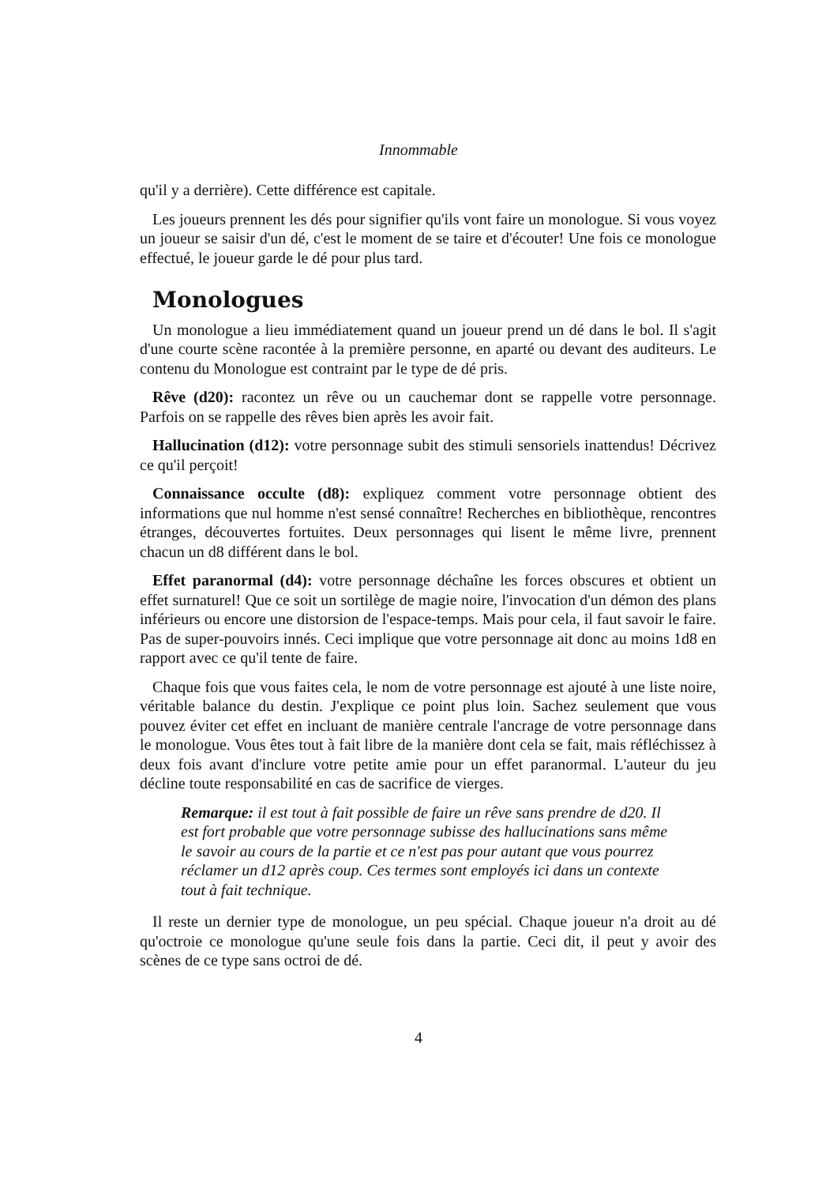Innommable
qu'il y a derrière). Cette différence est capitale.
Les joueurs prennent les dés pour signifier qu'ils vont faire un monologue. Si vous voyez un joueur se saisir d'un dé, c'est le moment de se taire et d'écouter! Une fois ce monologue effectué, le joueur garde le dé pour plus tard.
Monologues
Un monologue a lieu immédiatement quand un joueur prend un dé dans le bol. Il s'agit d'une courte scène racontée à la première personne, en aparté ou devant des auditeurs. Le contenu du Monologue est contraint par le type de dé pris.
Rêve (d20): racontez un rêve ou un cauchemar dont se rappelle votre personnage. Parfois on se rappelle des rêves bien après les avoir fait.
Hallucination (d12): votre personnage subit des stimuli sensoriels inattendus! Décrivez ce qu'il perçoit!
Connaissance occulte (d8): expliquez comment votre personnage obtient des informations que nul homme n'est sensé connaître! Recherches en bibliothèque, rencontres étranges, découvertes fortuites. Deux personnages qui lisent le même livre, prennent chacun un d8 différent dans le bol.
Effet paranormal (d4): votre personnage déchaîne les forces obscures et obtient un effet surnaturel! Que ce soit un sortilège de magie noire, l'invocation d'un démon des plans inférieurs ou encore une distorsion de l'espace-temps. Mais pour cela, il faut savoir le faire. Pas de super-pouvoirs innés. Ceci implique que votre personnage ait donc au moins 1d8 en rapport avec ce qu'il tente de faire.
Chaque fois que vous faites cela, le nom de votre personnage est ajouté à une liste noire, véritable balance du destin. J'explique ce point plus loin. Sachez seulement que vous pouvez éviter cet effet en incluant de manière centrale l'ancrage de votre personnage dans le monologue. Vous êtes tout à fait libre de la manière dont cela se fait, mais réfléchissez à deux fois avant d'inclure votre petite amie pour un effet paranormal. L'auteur du jeu décline toute responsabilité en cas de sacrifice de vierges.
Remarque: il est tout à fait possible de faire un rêve sans prendre de d20. Il est fort probable que votre personnage subisse des hallucinations sans même le savoir au cours de la partie et ce n'est pas pour autant que vous pourrez réclamer un d12 après coup. Ces termes sont employés ici dans un contexte tout à fait technique.
Il reste un dernier type de monologue, un peu spécial. Chaque joueur n'a droit au dé qu'octroie ce monologue qu'une seule fois dans la partie. Ceci dit, il peut y avoir des scènes de ce type sans octroi de dé.
4